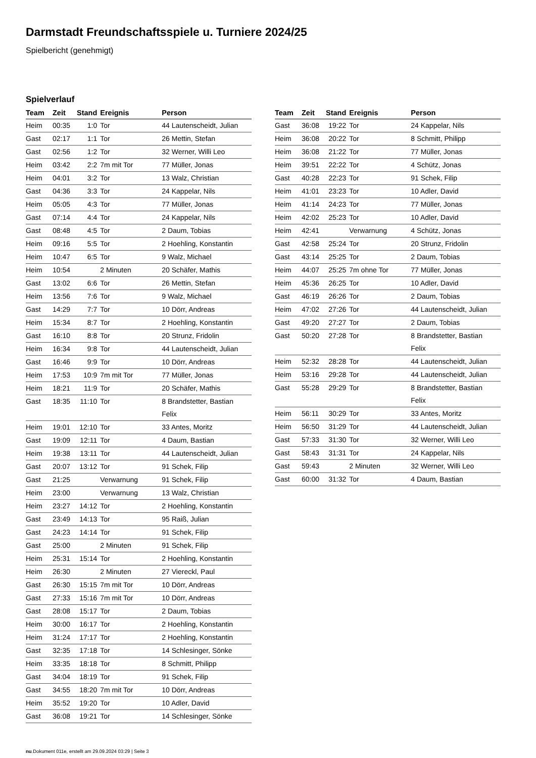Darmstadt Freundschaftsspiele u. Turniere 2024/25
Spielbericht (genehmigt)
Spielverlauf
| Team | Zeit | Stand | Ereignis | Person |
| --- | --- | --- | --- | --- |
| Heim | 00:35 | 1:0 | Tor | 44 Lautenscheidt, Julian |
| Gast | 02:17 | 1:1 | Tor | 26 Mettin, Stefan |
| Gast | 02:56 | 1:2 | Tor | 32 Werner, Willi Leo |
| Heim | 03:42 | 2:2 | 7m mit Tor | 77 Müller, Jonas |
| Heim | 04:01 | 3:2 | Tor | 13 Walz, Christian |
| Gast | 04:36 | 3:3 | Tor | 24 Kappelar, Nils |
| Heim | 05:05 | 4:3 | Tor | 77 Müller, Jonas |
| Gast | 07:14 | 4:4 | Tor | 24 Kappelar, Nils |
| Gast | 08:48 | 4:5 | Tor | 2 Daum, Tobias |
| Heim | 09:16 | 5:5 | Tor | 2 Hoehling, Konstantin |
| Heim | 10:47 | 6:5 | Tor | 9 Walz, Michael |
| Heim | 10:54 | | 2 Minuten | 20 Schäfer, Mathis |
| Gast | 13:02 | 6:6 | Tor | 26 Mettin, Stefan |
| Heim | 13:56 | 7:6 | Tor | 9 Walz, Michael |
| Gast | 14:29 | 7:7 | Tor | 10 Dörr, Andreas |
| Heim | 15:34 | 8:7 | Tor | 2 Hoehling, Konstantin |
| Gast | 16:10 | 8:8 | Tor | 20 Strunz, Fridolin |
| Heim | 16:34 | 9:8 | Tor | 44 Lautenscheidt, Julian |
| Gast | 16:46 | 9:9 | Tor | 10 Dörr, Andreas |
| Heim | 17:53 | 10:9 | 7m mit Tor | 77 Müller, Jonas |
| Heim | 18:21 | 11:9 | Tor | 20 Schäfer, Mathis |
| Gast | 18:35 | 11:10 | Tor | 8 Brandstetter, Bastian Felix |
| Heim | 19:01 | 12:10 | Tor | 33 Antes, Moritz |
| Gast | 19:09 | 12:11 | Tor | 4 Daum, Bastian |
| Heim | 19:38 | 13:11 | Tor | 44 Lautenscheidt, Julian |
| Gast | 20:07 | 13:12 | Tor | 91 Schek, Filip |
| Gast | 21:25 | | Verwarnung | 91 Schek, Filip |
| Heim | 23:00 | | Verwarnung | 13 Walz, Christian |
| Heim | 23:27 | 14:12 | Tor | 2 Hoehling, Konstantin |
| Gast | 23:49 | 14:13 | Tor | 95 Raiß, Julian |
| Gast | 24:23 | 14:14 | Tor | 91 Schek, Filip |
| Gast | 25:00 | | 2 Minuten | 91 Schek, Filip |
| Heim | 25:31 | 15:14 | Tor | 2 Hoehling, Konstantin |
| Heim | 26:30 | | 2 Minuten | 27 Viereckl, Paul |
| Gast | 26:30 | 15:15 | 7m mit Tor | 10 Dörr, Andreas |
| Gast | 27:33 | 15:16 | 7m mit Tor | 10 Dörr, Andreas |
| Gast | 28:08 | 15:17 | Tor | 2 Daum, Tobias |
| Heim | 30:00 | 16:17 | Tor | 2 Hoehling, Konstantin |
| Heim | 31:24 | 17:17 | Tor | 2 Hoehling, Konstantin |
| Gast | 32:35 | 17:18 | Tor | 14 Schlesinger, Sönke |
| Heim | 33:35 | 18:18 | Tor | 8 Schmitt, Philipp |
| Gast | 34:04 | 18:19 | Tor | 91 Schek, Filip |
| Gast | 34:55 | 18:20 | 7m mit Tor | 10 Dörr, Andreas |
| Heim | 35:52 | 19:20 | Tor | 10 Adler, David |
| Gast | 36:08 | 19:21 | Tor | 14 Schlesinger, Sönke |
| Team | Zeit | Stand | Ereignis | Person |
| --- | --- | --- | --- | --- |
| Gast | 36:08 | 19:22 | Tor | 24 Kappelar, Nils |
| Heim | 36:08 | 20:22 | Tor | 8 Schmitt, Philipp |
| Heim | 36:08 | 21:22 | Tor | 77 Müller, Jonas |
| Heim | 39:51 | 22:22 | Tor | 4 Schütz, Jonas |
| Gast | 40:28 | 22:23 | Tor | 91 Schek, Filip |
| Heim | 41:01 | 23:23 | Tor | 10 Adler, David |
| Heim | 41:14 | 24:23 | Tor | 77 Müller, Jonas |
| Heim | 42:02 | 25:23 | Tor | 10 Adler, David |
| Heim | 42:41 | | Verwarnung | 4 Schütz, Jonas |
| Gast | 42:58 | 25:24 | Tor | 20 Strunz, Fridolin |
| Gast | 43:14 | 25:25 | Tor | 2 Daum, Tobias |
| Heim | 44:07 | 25:25 | 7m ohne Tor | 77 Müller, Jonas |
| Heim | 45:36 | 26:25 | Tor | 10 Adler, David |
| Gast | 46:19 | 26:26 | Tor | 2 Daum, Tobias |
| Heim | 47:02 | 27:26 | Tor | 44 Lautenscheidt, Julian |
| Gast | 49:20 | 27:27 | Tor | 2 Daum, Tobias |
| Gast | 50:20 | 27:28 | Tor | 8 Brandstetter, Bastian Felix |
| Heim | 52:32 | 28:28 | Tor | 44 Lautenscheidt, Julian |
| Heim | 53:16 | 29:28 | Tor | 44 Lautenscheidt, Julian |
| Gast | 55:28 | 29:29 | Tor | 8 Brandstetter, Bastian Felix |
| Heim | 56:11 | 30:29 | Tor | 33 Antes, Moritz |
| Heim | 56:50 | 31:29 | Tor | 44 Lautenscheidt, Julian |
| Gast | 57:33 | 31:30 | Tor | 32 Werner, Willi Leo |
| Gast | 58:43 | 31:31 | Tor | 24 Kappelar, Nils |
| Gast | 59:43 | | 2 Minuten | 32 Werner, Willi Leo |
| Gast | 60:00 | 31:32 | Tor | 4 Daum, Bastian |
nu.Dokument 011e, erstellt am 29.09.2024 03:29 | Seite 3